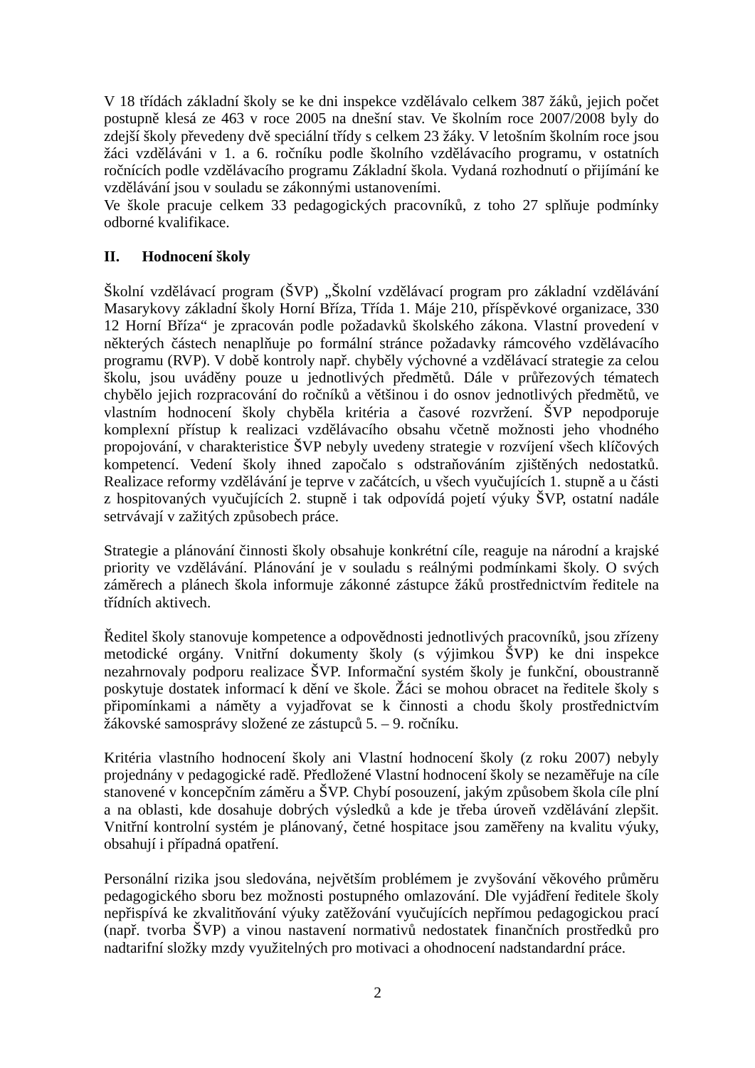V 18 třídách základní školy se ke dni inspekce vzdělávalo celkem 387 žáků, jejich počet postupně klesá ze 463 v roce 2005 na dnešní stav. Ve školním roce 2007/2008 byly do zdejší školy převedeny dvě speciální třídy s celkem 23 žáky. V letošním školním roce jsou žáci vzděláváni v 1. a 6. ročníku podle školního vzdělávacího programu, v ostatních ročnících podle vzdělávacího programu Základní škola. Vydaná rozhodnutí o přijímání ke vzdělávání jsou v souladu se zákonnými ustanoveními.
Ve škole pracuje celkem 33 pedagogických pracovníků, z toho 27 splňuje podmínky odborné kvalifikace.
II. Hodnocení školy
Školní vzdělávací program (ŠVP) „Školní vzdělávací program pro základní vzdělávání Masarykovy základní školy Horní Bříza, Třída 1. Máje 210, příspěvkové organizace, 330 12 Horní Bříza“ je zpracován podle požadavků školského zákona. Vlastní provedení v některých částech nenaplňuje po formální stránce požadavky rámcového vzdělávacího programu (RVP). V době kontroly např. chyběly výchovné a vzdělávací strategie za celou školu, jsou uváděny pouze u jednotlivých předmětů. Dále v průřezových tématech chybělo jejich rozpracování do ročníků a většinou i do osnov jednotlivých předmětů, ve vlastním hodnocení školy chyběla kritéria a časové rozvržení. ŠVP nepodporuje komplexní přístup k realizaci vzdělávacího obsahu včetně možnosti jeho vhodného propojování, v charakteristice ŠVP nebyly uvedeny strategie v rozvíjení všech klíčových kompetencí. Vedení školy ihned započalo s odstraňováním zjištěných nedostatků. Realizace reformy vzdělávání je teprve v začátcích, u všech vyučujících 1. stupně a u části z hospitovaných vyučujících 2. stupně i tak odpovídá pojetí výuky ŠVP, ostatní nadále setrvávají v zažitých způsobech práce.
Strategie a plánování činnosti školy obsahuje konkrétní cíle, reaguje na národní a krajské priority ve vzdělávání. Plánování je v souladu s reálnými podmínkami školy. O svých záměrech a plánech škola informuje zákonné zástupce žáků prostřednictvím ředitele na třídních aktivech.
Ředitel školy stanovuje kompetence a odpovědnosti jednotlivých pracovníků, jsou zřízeny metodické orgány. Vnitřní dokumenty školy (s výjimkou ŠVP) ke dni inspekce nezahrnovaly podporu realizace ŠVP. Informační systém školy je funkční, oboustranně poskytuje dostatek informací k dění ve škole. Žáci se mohou obracet na ředitele školy s připomínkami a náměty a vyjadřovat se k činnosti a chodu školy prostřednictvím žákovské samosprávy složené ze zástupců 5. – 9. ročníku.
Kritéria vlastního hodnocení školy ani Vlastní hodnocení školy (z roku 2007) nebyly projednány v pedagogické radě. Předložené Vlastní hodnocení školy se nezaměřuje na cíle stanovené v koncepčním záměru a ŠVP. Chybí posouzení, jakým způsobem škola cíle plní a na oblasti, kde dosahuje dobrých výsledků a kde je třeba úroveň vzdělávání zlepšit. Vnitřní kontrolní systém je plánovaný, četné hospitace jsou zaměřeny na kvalitu výuky, obsahují i případná opatření.
Personální rizika jsou sledována, největším problémem je zvyšování věkového průměru pedagogického sboru bez možnosti postupného omlazování. Dle vyjádření ředitele školy nepřispívá ke zkvalitňování výuky zatěžování vyučujících nepřímou pedagogickou prací (např. tvorba ŠVP) a vinou nastavení normativů nedostatek finančních prostředků pro nadtarifní složky mzdy využitelných pro motivaci a ohodnocení nadstandardní práce.
2